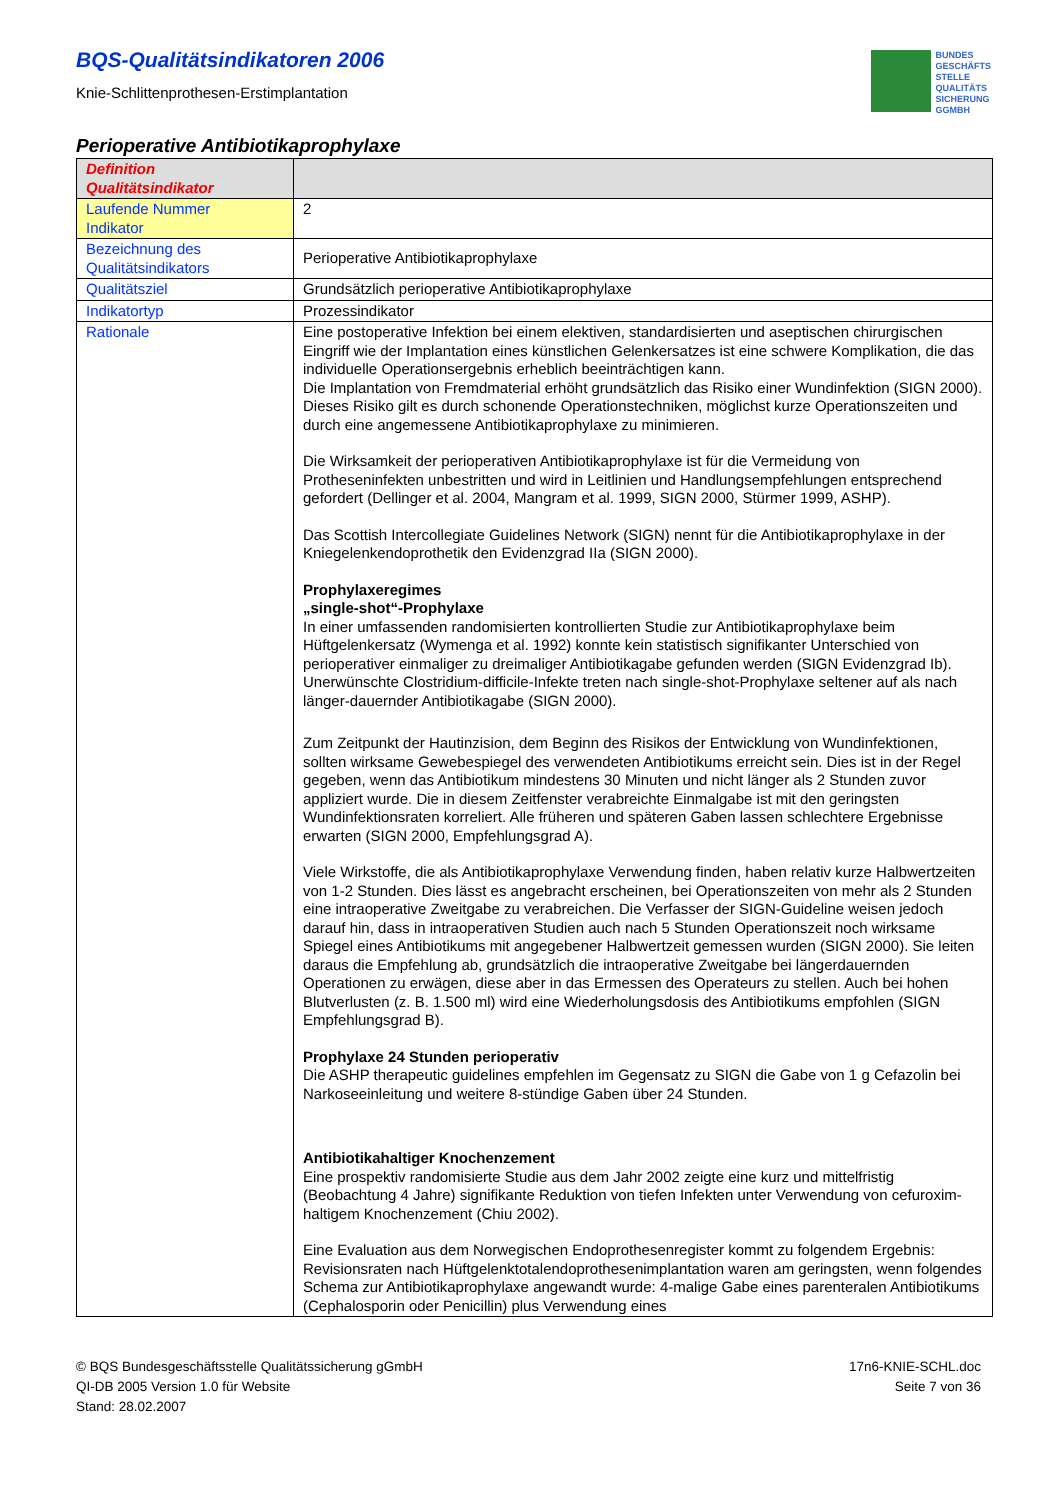BUNDES
GESCHÄFTS
STELLE
QUALITÄTS
SICHERUNG
GGMBH
BQS-Qualitätsindikatoren 2006
Knie-Schlittenprothesen-Erstimplantation
Perioperative Antibiotikaprophylaxe
| Definition Qualitätsindikator | |
| Laufende Nummer Indikator | 2 |
| Bezeichnung des Qualitätsindikators | Perioperative Antibiotikaprophylaxe |
| Qualitätsziel | Grundsätzlich perioperative Antibiotikaprophylaxe |
| Indikatortyp | Prozessindikator |
| Rationale | Eine postoperative Infektion bei einem elektiven, standardisierten und aseptischen chirurgischen Eingriff wie der Implantation eines künstlichen Gelenkersatzes ist eine schwere Komplikation, die das individuelle Operationsergebnis erheblich beeinträchtigen kann. Die Implantation von Fremdmaterial erhöht grundsätzlich das Risiko einer Wundinfektion (SIGN 2000). Dieses Risiko gilt es durch schonende Operationstechniken, möglichst kurze Operationszeiten und durch eine angemessene Antibiotikaprophylaxe zu minimieren. Die Wirksamkeit der perioperativen Antibiotikaprophylaxe ist für die Vermeidung von Protheseninfekten unbestritten und wird in Leitlinien und Handlungsempfehlungen entsprechend gefordert (Dellinger et al. 2004, Mangram et al. 1999, SIGN 2000, Stürmer 1999, ASHP). Das Scottish Intercollegiate Guidelines Network (SIGN) nennt für die Antibiotikaprophylaxe in der Kniegelenkendoprothetik den Evidenzgrad IIa (SIGN 2000). Prophylaxeregimes „single-shot“-Prophylaxe In einer umfassenden randomisierten kontrollierten Studie zur Antibiotikaprophylaxe beim Hüftgelenkersatz (Wymenga et al. 1992) konnte kein statistisch signifikanter Unterschied von perioperativer einmaliger zu dreimaliger Antibiotikagabe gefunden werden (SIGN Evidenzgrad Ib). Unerwünschte Clostridium-difficile-Infekte treten nach single-shot-Prophylaxe seltener auf als nach länger-dauernder Antibiotikagabe (SIGN 2000). Zum Zeitpunkt der Hautinzision, dem Beginn des Risikos der Entwicklung von Wundinfektionen, sollten wirksame Gewebespiegel des verwendeten Antibiotikums erreicht sein. Dies ist in der Regel gegeben, wenn das Antibiotikum mindestens 30 Minuten und nicht länger als 2 Stunden zuvor appliziert wurde. Die in diesem Zeitfenster verabreichte Einmalgabe ist mit den geringsten Wundinfektionsraten korreliert. Alle früheren und späteren Gaben lassen schlechtere Ergebnisse erwarten (SIGN 2000, Empfehlungsgrad A). Viele Wirkstoffe, die als Antibiotikaprophylaxe Verwendung finden, haben relativ kurze Halbwertzeiten von 1-2 Stunden. Dies lässt es angebracht erscheinen, bei Operationszeiten von mehr als 2 Stunden eine intraoperative Zweitgabe zu verabreichen. Die Verfasser der SIGN-Guideline weisen jedoch darauf hin, dass in intraoperativen Studien auch nach 5 Stunden Operationszeit noch wirksame Spiegel eines Antibiotikums mit angegebener Halbwertzeit gemessen wurden (SIGN 2000). Sie leiten daraus die Empfehlung ab, grundsätzlich die intraoperative Zweitgabe bei längerdauernden Operationen zu erwägen, diese aber in das Ermessen des Operateurs zu stellen. Auch bei hohen Blutverlusten (z. B. 1.500 ml) wird eine Wiederholungsdosis des Antibiotikums empfohlen (SIGN Empfehlungsgrad B). Prophylaxe 24 Stunden perioperativ Die ASHP therapeutic guidelines empfehlen im Gegensatz zu SIGN die Gabe von 1 g Cefazolin bei Narkoseeinleitung und weitere 8-stündige Gaben über 24 Stunden. Antibiotikahaltiger Knochenzement Eine prospektiv randomisierte Studie aus dem Jahr 2002 zeigte eine kurz und mittelfristig (Beobachtung 4 Jahre) signifikante Reduktion von tiefen Infekten unter Verwendung von cefuroxim-haltigem Knochenzement (Chiu 2002). Eine Evaluation aus dem Norwegischen Endoprothesenregister kommt zu folgendem Ergebnis: Revisionsraten nach Hüftgelenktotalendoprothesenimplantation waren am geringsten, wenn folgendes Schema zur Antibiotikaprophylaxe angewandt wurde: 4-malige Gabe eines parenteralen Antibiotikums (Cephalosporin oder Penicillin) plus Verwendung eines |
© BQS Bundesgeschäftsstelle Qualitätssicherung gGmbH
QI-DB 2005 Version 1.0 für Website
Stand: 28.02.2007
17n6-KNIE-SCHL.doc
Seite 7 von 36